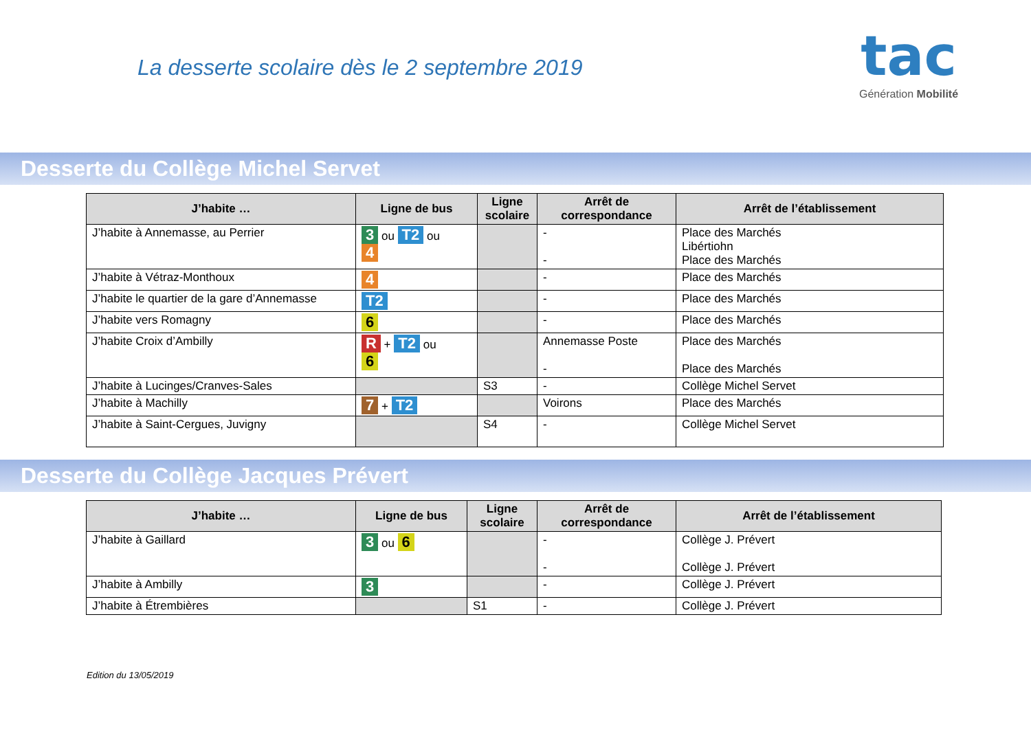La desserte scolaire dès le 2 septembre 2019
tac
Génération Mobilité
Desserte du Collège Michel Servet
| J’habite … | Ligne de bus | Ligne scolaire | Arrêt de correspondance | Arrêt de l’établissement |
| --- | --- | --- | --- | --- |
| J’habite à Annemasse, au Perrier | 3 ou T2 ou 4 | | - - | Place des Marchés Libértiohn Place des Marchés |
| J’habite à Vétraz-Monthoux | 4 | | - | Place des Marchés |
| J’habite le quartier de la gare d’Annemasse | T2 | | - | Place des Marchés |
| J’habite vers Romagny | 6 | | - | Place des Marchés |
| J’habite Croix d’Ambilly | R + T2 ou 6 | | Annemasse Poste - | Place des Marchés Place des Marchés |
| J’habite à Lucinges/Cranves-Sales | | S3 | - | Collège Michel Servet |
| J’habite à Machilly | 7 + T2 | | Voirons | Place des Marchés |
| J’habite à Saint-Cergues, Juvigny | | S4 | - | Collège Michel Servet |
Desserte du Collège Jacques Prévert
| J’habite … | Ligne de bus | Ligne scolaire | Arrêt de correspondance | Arrêt de l’établissement |
| --- | --- | --- | --- | --- |
| J’habite à Gaillard | 3 ou 6 | | - - | Collège J. Prévert Collège J. Prévert |
| J’habite à Ambilly | 3 | | - | Collège J. Prévert |
| J’habite à Étrembières | | S1 | - | Collège J. Prévert |
Edition du 13/05/2019